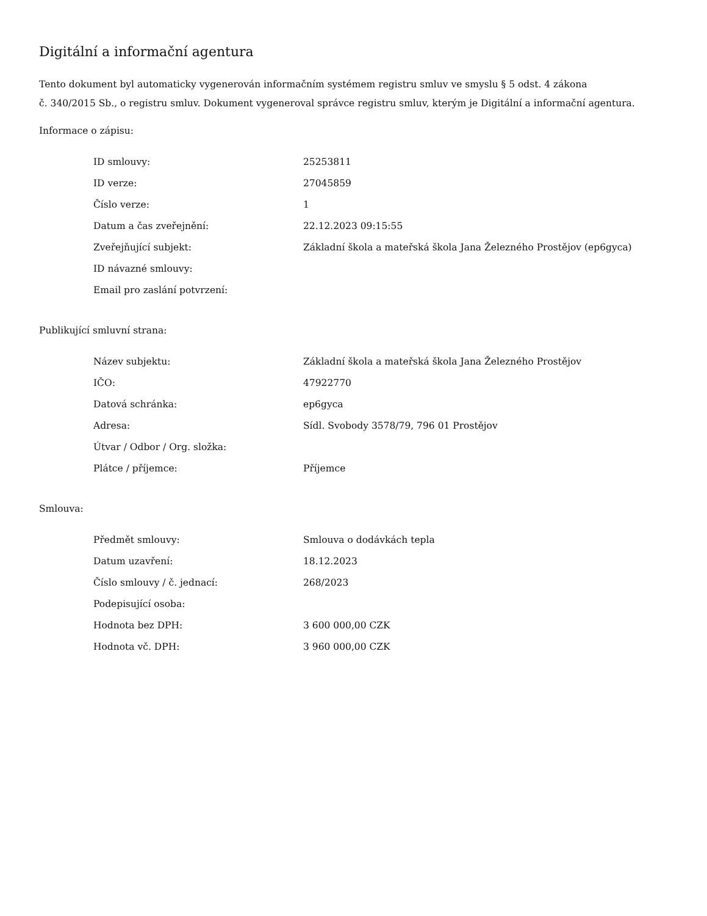Digitální a informační agentura
Tento dokument byl automaticky vygenerován informačním systémem registru smluv ve smyslu § 5 odst. 4 zákona
č. 340/2015 Sb., o registru smluv. Dokument vygeneroval správce registru smluv, kterým je Digitální a informační agentura.
Informace o zápisu:
| ID smlouvy: | 25253811 |
| ID verze: | 27045859 |
| Číslo verze: | 1 |
| Datum a čas zveřejnění: | 22.12.2023 09:15:55 |
| Zveřejňující subjekt: | Základní škola a mateřská škola Jana Železného Prostějov (ep6gyca) |
| ID návazné smlouvy: | |
| Email pro zaslání potvrzení: | |
Publikující smluvní strana:
| Název subjektu: | Základní škola a mateřská škola Jana Železného Prostějov |
| IČO: | 47922770 |
| Datová schránka: | ep6gyca |
| Adresa: | Sídl. Svobody 3578/79, 796 01 Prostějov |
| Útvar / Odbor / Org. složka: | |
| Plátce / příjemce: | Příjemce |
Smlouva:
| Předmět smlouvy: | Smlouva o dodávkách tepla |
| Datum uzavření: | 18.12.2023 |
| Číslo smlouvy / č. jednací: | 268/2023 |
| Podepisující osoba: | |
| Hodnota bez DPH: | 3 600 000,00 CZK |
| Hodnota vč. DPH: | 3 960 000,00 CZK |